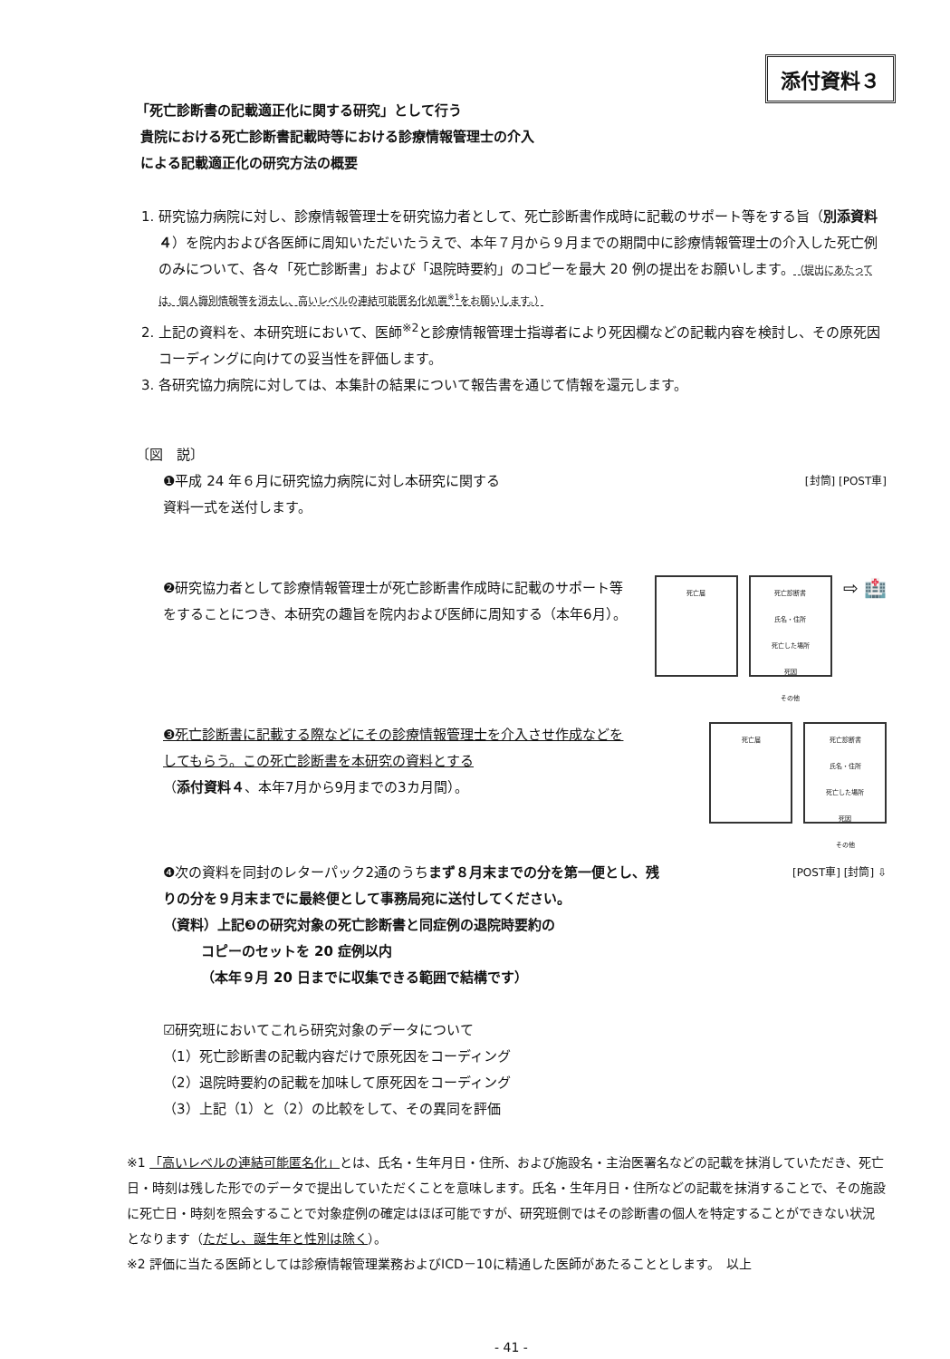添付資料３
「死亡診断書の記載適正化に関する研究」として行う
貴院における死亡診断書記載時等における診療情報管理士の介入
による記載適正化の研究方法の概要
1. 研究協力病院に対し、診療情報管理士を研究協力者として、死亡診断書作成時に記載のサポート等をする旨（別添資料４）を院内および各医師に周知いただいたうえで、本年７月から９月までの期間中に診療情報管理士の介入した死亡例のみについて、各々「死亡診断書」および「退院時要約」のコピーを最大 20 例の提出をお願いします。（提出にあたっては、個人識別情報等を消去し、高いレベルの連結可能匿名化処置<sup>※1</sup>をお願いします。）
2. 上記の資料を、本研究班において、医師<sup>※2</sup>と診療情報管理士指導者により死因欄などの記載内容を検討し、その原死因コーディングに向けての妥当性を評価します。
3. 各研究協力病院に対しては、本集計の結果について報告書を通じて情報を還元します。
〔図　説〕
❶平成 24 年６月に研究協力病院に対し本研究に関する
資料一式を送付します。
[封筒] [POST車]
❷研究協力者として診療情報管理士が死亡診断書作成時に記載のサポート等をすることにつき、本研究の趣旨を院内および医師に周知する（本年6月）。
死亡届 死亡診断書
氏名・住所
死亡した場所
死因
その他
⇨ 🏥
❸死亡診断書に記載する際などにその診療情報管理士を介入させ作成などをしてもらう。この死亡診断書を本研究の資料とする
（添付資料４、本年7月から9月までの3カ月間）。
死亡届 死亡診断書
氏名・住所
死亡した場所
死因
その他
❹次の資料を同封のレターパック2通のうちまず８月末までの分を第一便とし、残りの分を９月末までに最終便として事務局宛に送付してください。
（資料）上記❸の研究対象の死亡診断書と同症例の退院時要約の
コピーのセットを 20 症例以内
（本年９月 20 日までに収集できる範囲で結構です）
☑研究班においてこれら研究対象のデータについて
（1）死亡診断書の記載内容だけで原死因をコーディング
（2）退院時要約の記載を加味して原死因をコーディング
（3）上記（1）と（2）の比較をして、その異同を評価
[POST車] [封筒] ⇩
※1 「高いレベルの連結可能匿名化」とは、氏名・生年月日・住所、および施設名・主治医署名などの記載を抹消していただき、死亡日・時刻は残した形でのデータで提出していただくことを意味します。氏名・生年月日・住所などの記載を抹消することで、その施設に死亡日・時刻を照会することで対象症例の確定はほぼ可能ですが、研究班側ではその診断書の個人を特定することができない状況となります（ただし、誕生年と性別は除く）。
※2 評価に当たる医師としては診療情報管理業務およびICD－10に精通した医師があたることとします。　以上
- 41 -